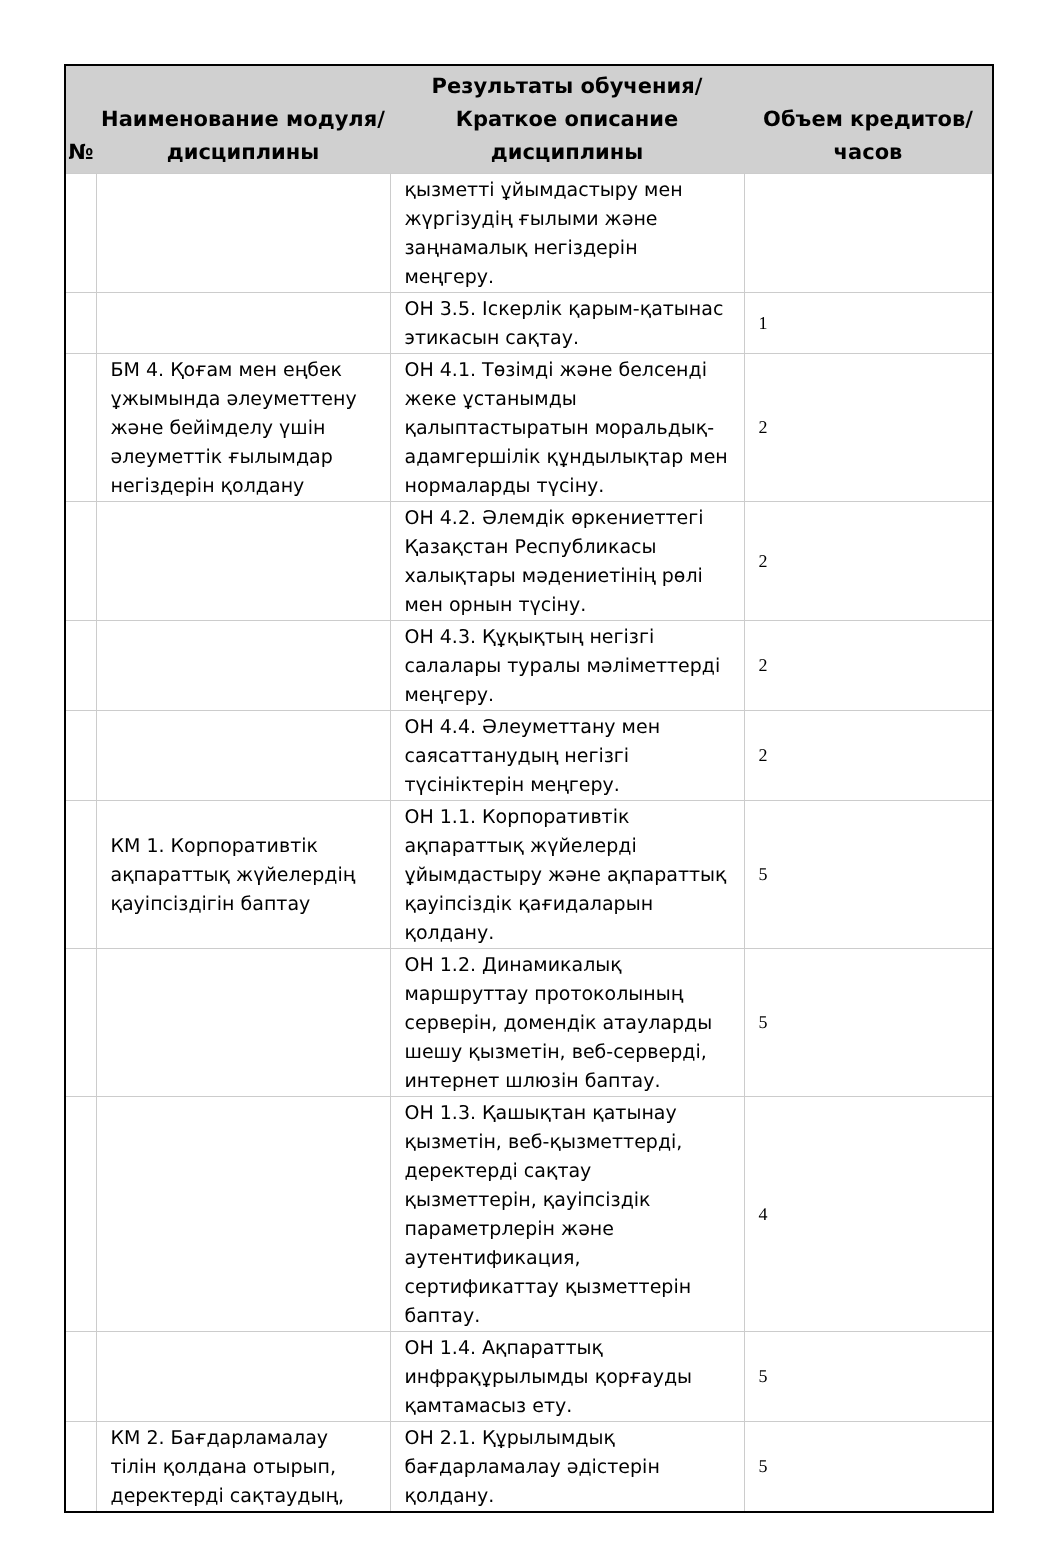| № | Наименование модуля/дисциплины | Результаты обучения/Краткое описание дисциплины | Объем кредитов/часов |
| --- | --- | --- | --- |
| | | қызметті ұйымдастыру мен жүргізудің ғылыми және заңнамалық негіздерін меңгеру. | |
| | | ОН 3.5. Іскерлік қарым-қатынас этикасын сақтау. | 1 |
| | БМ 4. Қоғам мен еңбек ұжымында әлеуметтену және бейімделу үшін әлеуметтік ғылымдар негіздерін қолдану | ОН 4.1. Төзімді және белсенді жеке ұстанымды қалыптастыратын моральдық-адамгершілік құндылықтар мен нормаларды түсіну. | 2 |
| | | ОН 4.2. Әлемдік өркениеттегі Қазақстан Республикасы халықтары мәдениетінің рөлі мен орнын түсіну. | 2 |
| | | ОН 4.3. Құқықтың негізгі салалары туралы мәліметтерді меңгеру. | 2 |
| | | ОН 4.4. Әлеуметтану мен саясаттанудың негізгі түсініктерін меңгеру. | 2 |
| | КМ 1. Корпоративтік ақпараттық жүйелердің қауіпсіздігін баптау | ОН 1.1. Корпоративтік ақпараттық жүйелерді ұйымдастыру және ақпараттық қауіпсіздік қағидаларын қолдану. | 5 |
| | | ОН 1.2. Динамикалық маршруттау протоколының серверін, домендік атауларды шешу қызметін, веб-серверді, интернет шлюзін баптау. | 5 |
| | | ОН 1.3. Қашықтан қатынау қызметін, веб-қызметтерді, деректерді сақтау қызметтерін, қауіпсіздік параметрлерін және аутентификация, сертификаттау қызметтерін баптау. | 4 |
| | | ОН 1.4. Ақпараттық инфрақұрылымды қорғауды қамтамасыз ету. | 5 |
| | КМ 2. Бағдарламалау тілін қолдана отырып, деректерді сақтаудың, | ОН 2.1. Құрылымдық бағдарламалау әдістерін қолдану. | 5 |